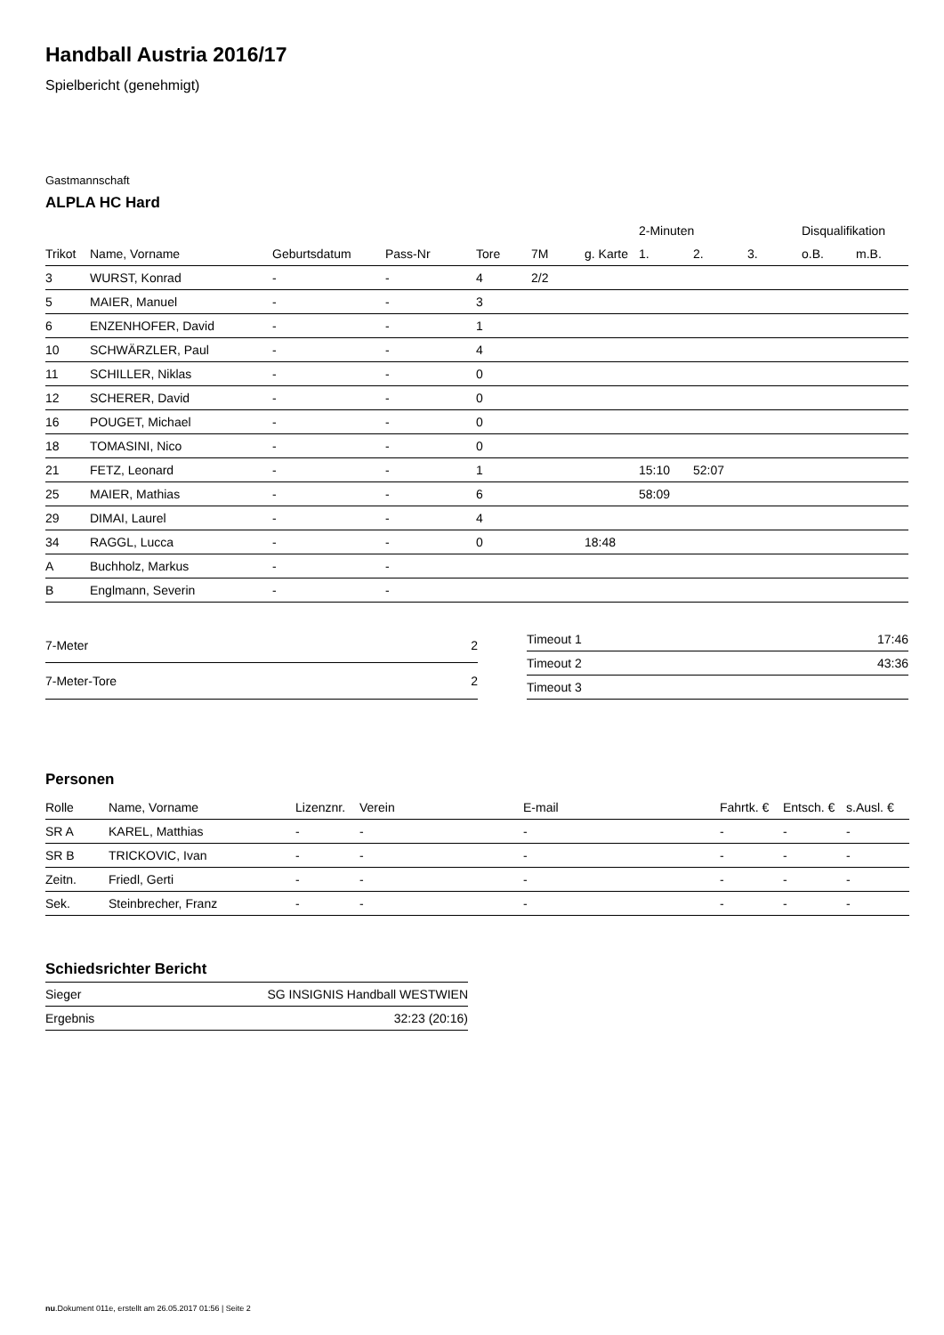Handball Austria 2016/17
Spielbericht (genehmigt)
Gastmannschaft
ALPLA HC Hard
| | | | | | | | 2-Minuten | | | Disqualifikation | |
| --- | --- | --- | --- | --- | --- | --- | --- | --- | --- | --- | --- |
| Trikot | Name, Vorname | Geburtsdatum | Pass-Nr | Tore | 7M | g. Karte | 1. | 2. | 3. | o.B. | m.B. |
| 3 | WURST, Konrad | - | - | 4 | 2/2 | | | | | | |
| 5 | MAIER, Manuel | - | - | 3 | | | | | | | |
| 6 | ENZENHOFER, David | - | - | 1 | | | | | | | |
| 10 | SCHWÄRZLER, Paul | - | - | 4 | | | | | | | |
| 11 | SCHILLER, Niklas | - | - | 0 | | | | | | | |
| 12 | SCHERER, David | - | - | 0 | | | | | | | |
| 16 | POUGET, Michael | - | - | 0 | | | | | | | |
| 18 | TOMASINI, Nico | - | - | 0 | | | | | | | |
| 21 | FETZ, Leonard | - | - | 1 | | | 15:10 | 52:07 | | | |
| 25 | MAIER, Mathias | - | - | 6 | | | 58:09 | | | | |
| 29 | DIMAI, Laurel | - | - | 4 | | | | | | | |
| 34 | RAGGL, Lucca | - | - | 0 | | 18:48 | | | | | |
| A | Buchholz, Markus | - | - | | | | | | | | |
| B | Englmann, Severin | - | - | | | | | | | | |
| 7-Meter | 2 |
| 7-Meter-Tore | 2 |
| Timeout 1 | 17:46 |
| Timeout 2 | 43:36 |
| Timeout 3 | |
Personen
| Rolle | Name, Vorname | Lizenznr. | Verein | E-mail | Fahrtk. € | Entsch. € | s.Ausl. € |
| --- | --- | --- | --- | --- | --- | --- | --- |
| SR A | KAREL, Matthias | - | - | - | - | - | - |
| SR B | TRICKOVIC, Ivan | - | - | - | - | - | - |
| Zeitn. | Friedl, Gerti | - | - | - | - | - | - |
| Sek. | Steinbrecher, Franz | - | - | - | - | - | - |
Schiedsrichter Bericht
| Sieger | SG INSIGNIS Handball WESTWIEN |
| Ergebnis | 32:23 (20:16) |
nu.Dokument 011e, erstellt am 26.05.2017 01:56 | Seite 2